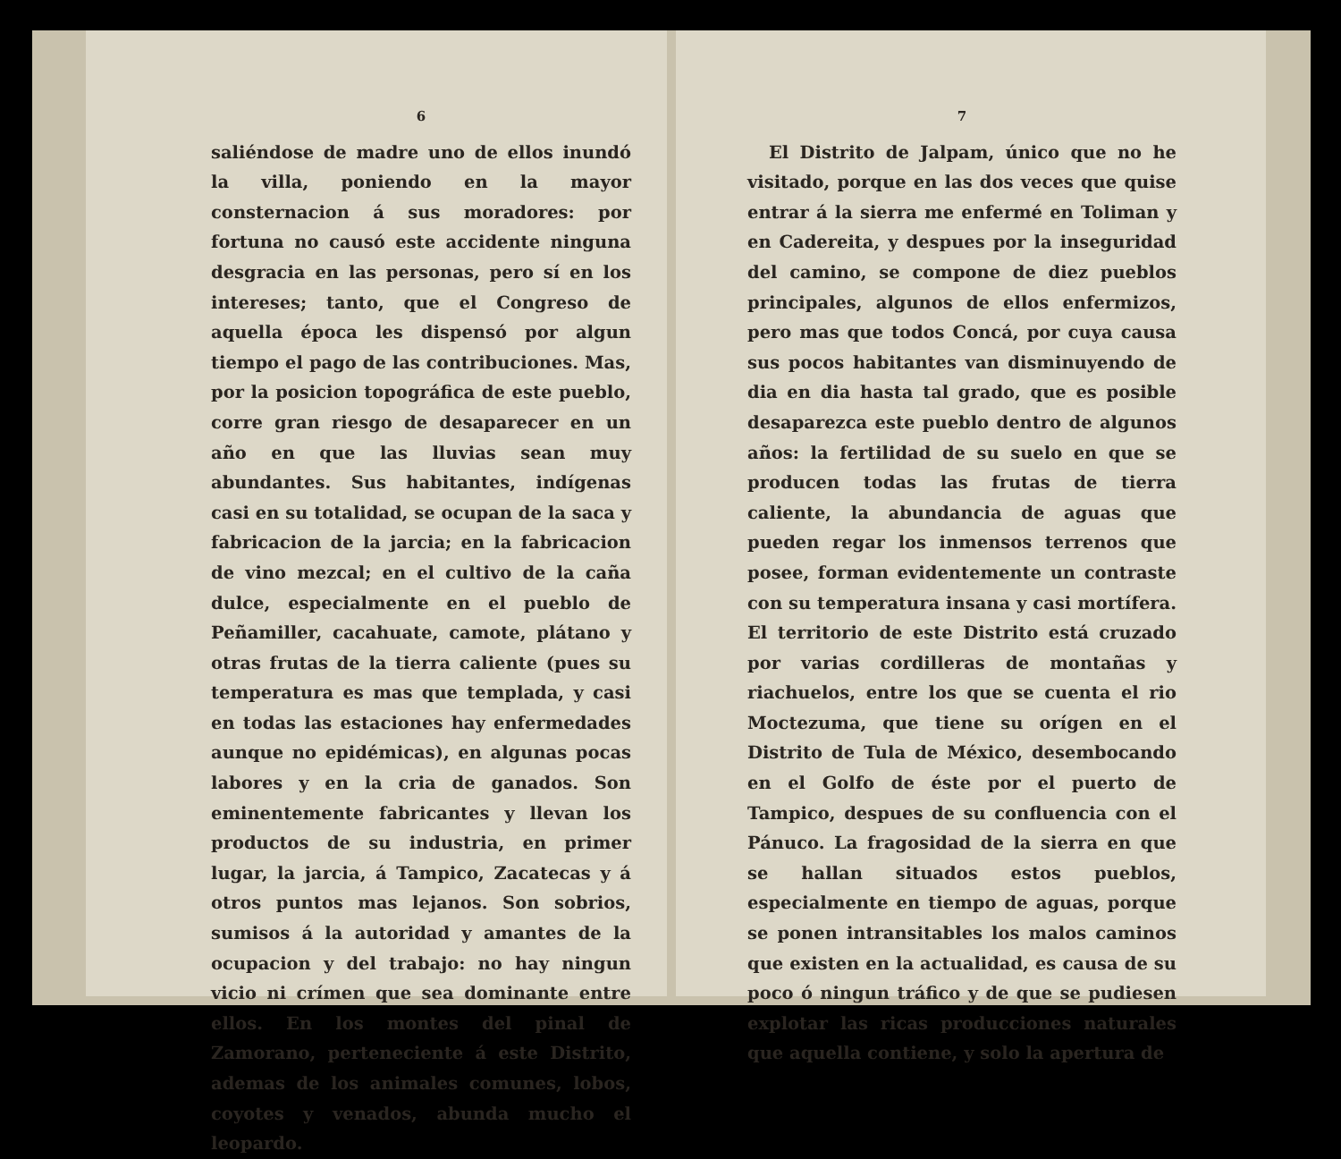6
saliéndose de madre uno de ellos inundó la villa, poniendo en la mayor consternacion á sus moradores: por fortuna no causó este accidente ninguna desgracia en las personas, pero sí en los intereses; tanto, que el Congreso de aquella época les dispensó por algun tiempo el pago de las contribuciones. Mas, por la posicion topográfica de este pueblo, corre gran riesgo de desaparecer en un año en que las lluvias sean muy abundantes. Sus habitantes, indígenas casi en su totalidad, se ocupan de la saca y fabricacion de la jarcia; en la fabricacion de vino mezcal; en el cultivo de la caña dulce, especialmente en el pueblo de Peñamiller, cacahuate, camote, plátano y otras frutas de la tierra caliente (pues su temperatura es mas que templada, y casi en todas las estaciones hay enfermedades aunque no epidémicas), en algunas pocas labores y en la cria de ganados. Son eminentemente fabricantes y llevan los productos de su industria, en primer lugar, la jarcia, á Tampico, Zacatecas y á otros puntos mas lejanos. Son sobrios, sumisos á la autoridad y amantes de la ocupacion y del trabajo: no hay ningun vicio ni crímen que sea dominante entre ellos. En los montes del pinal de Zamorano, perteneciente á este Distrito, ademas de los animales comunes, lobos, coyotes y venados, abunda mucho el leopardo.
7
El Distrito de Jalpam, único que no he visitado, porque en las dos veces que quise entrar á la sierra me enfermé en Toliman y en Cadereita, y despues por la inseguridad del camino, se compone de diez pueblos principales, algunos de ellos enfermizos, pero mas que todos Concá, por cuya causa sus pocos habitantes van disminuyendo de dia en dia hasta tal grado, que es posible desaparezca este pueblo dentro de algunos años: la fertilidad de su suelo en que se producen todas las frutas de tierra caliente, la abundancia de aguas que pueden regar los inmensos terrenos que posee, forman evidentemente un contraste con su temperatura insana y casi mortífera. El territorio de este Distrito está cruzado por varias cordilleras de montañas y riachuelos, entre los que se cuenta el rio Moctezuma, que tiene su orígen en el Distrito de Tula de México, desembocando en el Golfo de éste por el puerto de Tampico, despues de su confluencia con el Pánuco. La fragosidad de la sierra en que se hallan situados estos pueblos, especialmente en tiempo de aguas, porque se ponen intransitables los malos caminos que existen en la actualidad, es causa de su poco ó ningun tráfico y de que se pudiesen explotar las ricas producciones naturales que aquella contiene, y solo la apertura de